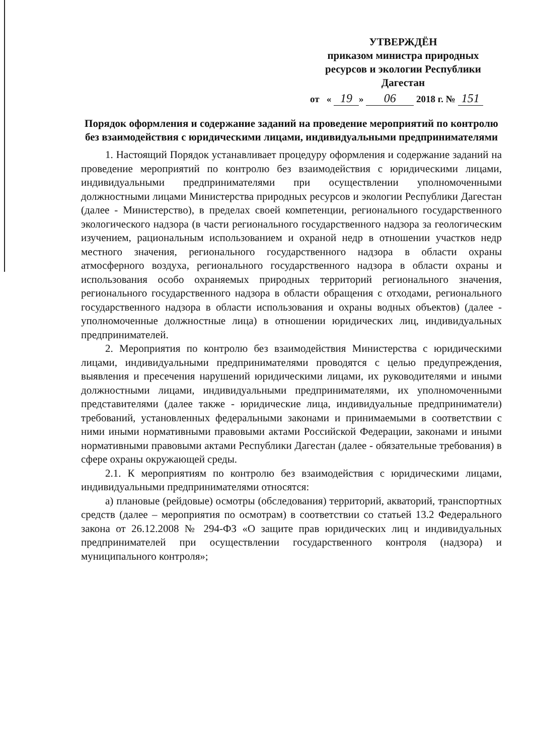УТВЕРЖДЁН
приказом министра природных ресурсов и экологии Республики Дагестан
от « 19 » 06 2018 г. № 151
Порядок оформления и содержание заданий на проведение мероприятий по контролю без взаимодействия с юридическими лицами, индивидуальными предпринимателями
1. Настоящий Порядок устанавливает процедуру оформления и содержание заданий на проведение мероприятий по контролю без взаимодействия с юридическими лицами, индивидуальными предпринимателями при осуществлении уполномоченными должностными лицами Министерства природных ресурсов и экологии Республики Дагестан (далее - Министерство), в пределах своей компетенции, регионального государственного экологического надзора (в части регионального государственного надзора за геологическим изучением, рациональным использованием и охраной недр в отношении участков недр местного значения, регионального государственного надзора в области охраны атмосферного воздуха, регионального государственного надзора в области охраны и использования особо охраняемых природных территорий регионального значения, регионального государственного надзора в области обращения с отходами, регионального государственного надзора в области использования и охраны водных объектов) (далее - уполномоченные должностные лица) в отношении юридических лиц, индивидуальных предпринимателей.
2. Мероприятия по контролю без взаимодействия Министерства с юридическими лицами, индивидуальными предпринимателями проводятся с целью предупреждения, выявления и пресечения нарушений юридическими лицами, их руководителями и иными должностными лицами, индивидуальными предпринимателями, их уполномоченными представителями (далее также - юридические лица, индивидуальные предприниматели) требований, установленных федеральными законами и принимаемыми в соответствии с ними иными нормативными правовыми актами Российской Федерации, законами и иными нормативными правовыми актами Республики Дагестан (далее - обязательные требования) в сфере охраны окружающей среды.
2.1. К мероприятиям по контролю без взаимодействия с юридическими лицами, индивидуальными предпринимателями относятся:
а) плановые (рейдовые) осмотры (обследования) территорий, акваторий, транспортных средств (далее – мероприятия по осмотрам) в соответствии со статьей 13.2 Федерального закона от 26.12.2008 № 294-ФЗ «О защите прав юридических лиц и индивидуальных предпринимателей при осуществлении государственного контроля (надзора) и муниципального контроля»;